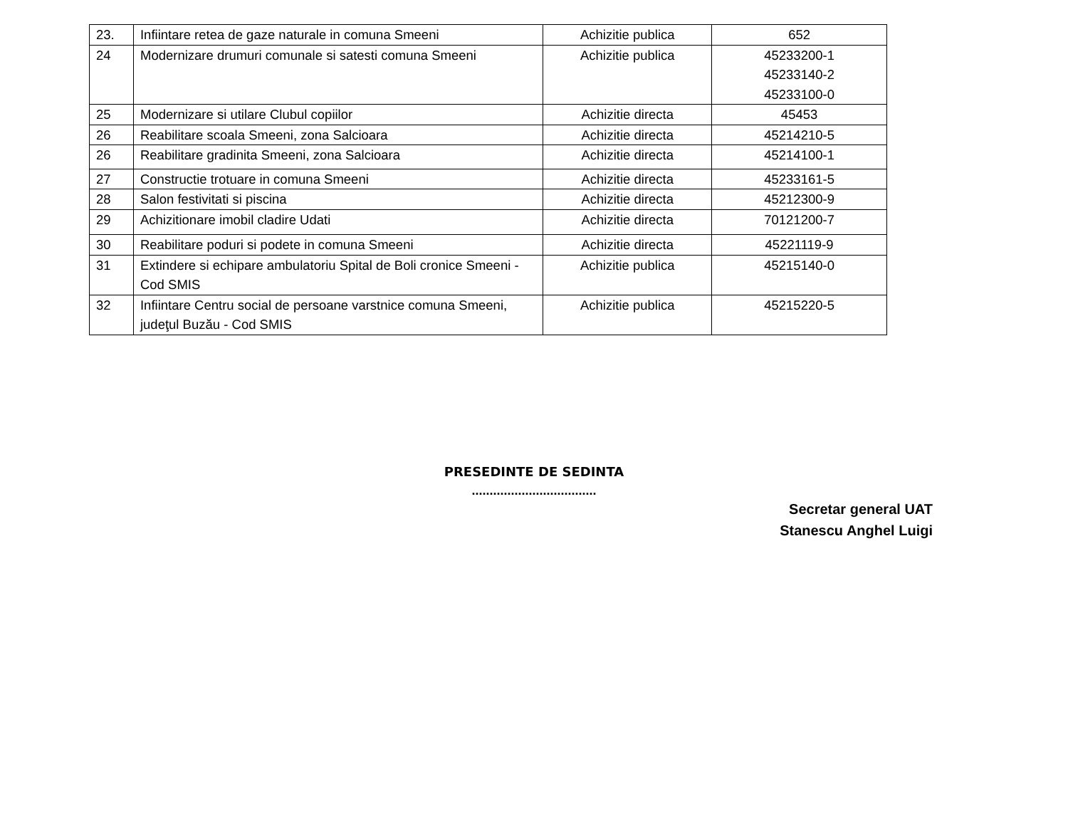| 23. | Infiintare retea de gaze naturale in comuna Smeeni | Achizitie publica | 652 |
| 24 | Modernizare drumuri comunale si satesti comuna Smeeni | Achizitie publica | 45233200-1 45233140-2 45233100-0 |
| 25 | Modernizare si utilare Clubul copiilor | Achizitie directa | 45453 |
| 26 | Reabilitare scoala Smeeni, zona Salcioara | Achizitie directa | 45214210-5 |
| 26 | Reabilitare gradinita Smeeni, zona Salcioara | Achizitie directa | 45214100-1 |
| 27 | Constructie trotuare in comuna Smeeni | Achizitie directa | 45233161-5 |
| 28 | Salon festivitati si piscina | Achizitie directa | 45212300-9 |
| 29 | Achizitionare imobil cladire Udati | Achizitie directa | 70121200-7 |
| 30 | Reabilitare poduri si podete in comuna Smeeni | Achizitie directa | 45221119-9 |
| 31 | Extindere si echipare ambulatoriu Spital de Boli cronice Smeeni -Cod SMIS | Achizitie publica | 45215140-0 |
| 32 | Infiintare Centru social de persoane varstnice comuna Smeeni, judeţul Buzău - Cod SMIS | Achizitie publica | 45215220-5 |
PRESEDINTE DE SEDINTA
...................................
Secretar general UAT
Stanescu Anghel Luigi